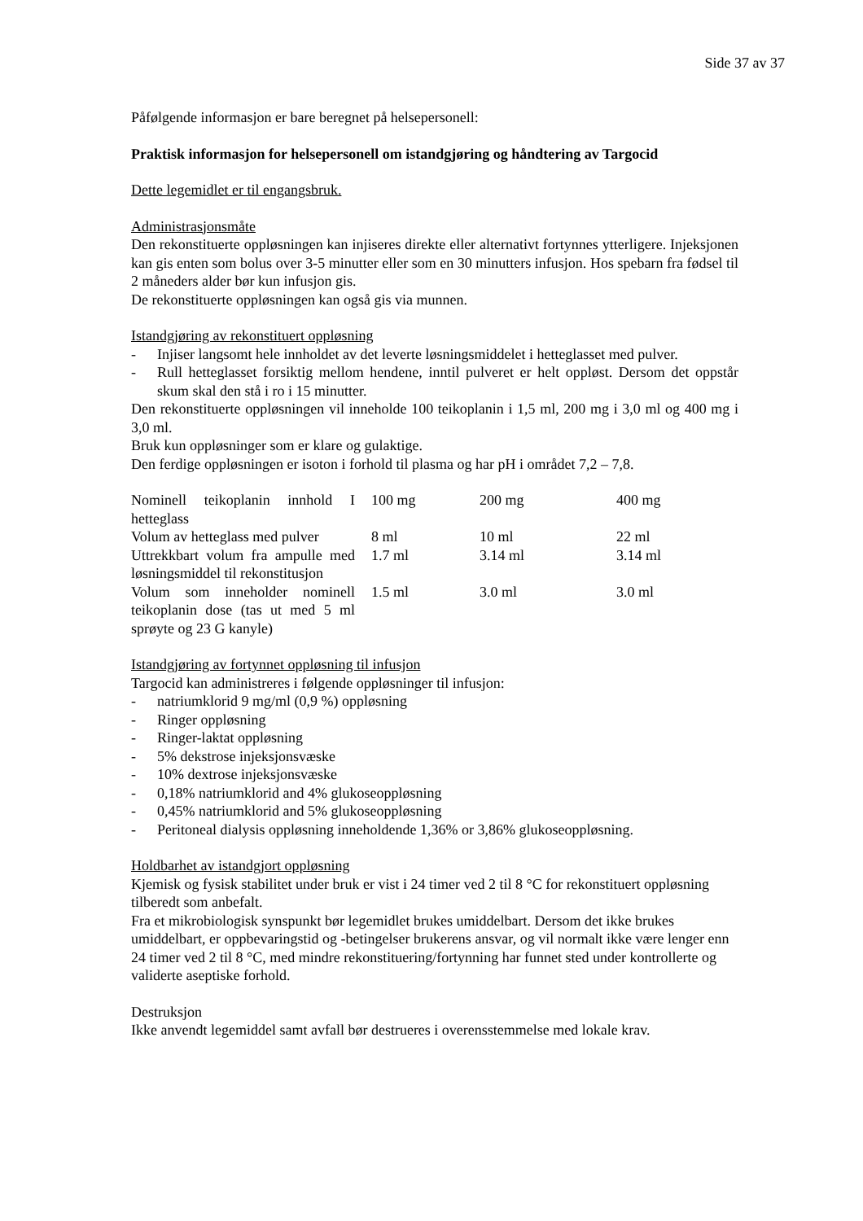Side 37 av 37
Påfølgende informasjon er bare beregnet på helsepersonell:
Praktisk informasjon for helsepersonell om istandgjøring og håndtering av Targocid
Dette legemidlet er til engangsbruk.
Administrasjonsmåte
Den rekonstituerte oppløsningen kan injiseres direkte eller alternativt fortynnes ytterligere. Injeksjonen kan gis enten som bolus over 3-5 minutter eller som en 30 minutters infusjon. Hos spebarn fra fødsel til 2 måneders alder bør kun infusjon gis.
De rekonstituerte oppløsningen kan også gis via munnen.
Istandgjøring av rekonstituert oppløsning
- Injiser langsomt hele innholdet av det leverte løsningsmiddelet i hetteglasset med pulver.
- Rull hetteglasset forsiktig mellom hendene, inntil pulveret er helt oppløst. Dersom det oppstår skum skal den stå i ro i 15 minutter.
Den rekonstituerte oppløsningen vil inneholde 100 teikoplanin i 1,5 ml, 200 mg i 3,0 ml og 400 mg i 3,0 ml.
Bruk kun oppløsninger som er klare og gulaktige.
Den ferdige oppløsningen er isoton i forhold til plasma og har pH i området 7,2 – 7,8.
| Nominell teikoplanin innhold I hetteglass | 100 mg | 200 mg | 400 mg |
| Volum av hetteglass med pulver | 8 ml | 10 ml | 22 ml |
| Uttrekkbart volum fra ampulle med løsningsmiddel til rekonstitusjon | 1.7 ml | 3.14 ml | 3.14 ml |
| Volum som inneholder nominell teikoplanin dose (tas ut med 5 ml sprøyte og 23 G kanyle) | 1.5 ml | 3.0 ml | 3.0 ml |
Istandgjøring av fortynnet oppløsning til infusjon
Targocid kan administreres i følgende oppløsninger til infusjon:
- natriumklorid 9 mg/ml (0,9 %) oppløsning
- Ringer oppløsning
- Ringer-laktat oppløsning
- 5% dekstrose injeksjonsvæske
- 10% dextrose injeksjonsvæske
- 0,18% natriumklorid and 4% glukoseoppløsning
- 0,45% natriumklorid and 5% glukoseoppløsning
- Peritoneal dialysis oppløsning inneholdende 1,36% or 3,86% glukoseoppløsning.
Holdbarhet av istandgjort oppløsning
Kjemisk og fysisk stabilitet under bruk er vist i 24 timer ved 2 til 8 °C for rekonstituert oppløsning tilberedt som anbefalt.
Fra et mikrobiologisk synspunkt bør legemidlet brukes umiddelbart. Dersom det ikke brukes umiddelbart, er oppbevaringstid og -betingelser brukerens ansvar, og vil normalt ikke være lenger enn 24 timer ved 2 til 8 °C, med mindre rekonstituering/fortynning har funnet sted under kontrollerte og validerte aseptiske forhold.
Destruksjon
Ikke anvendt legemiddel samt avfall bør destrueres i overensstemmelse med lokale krav.